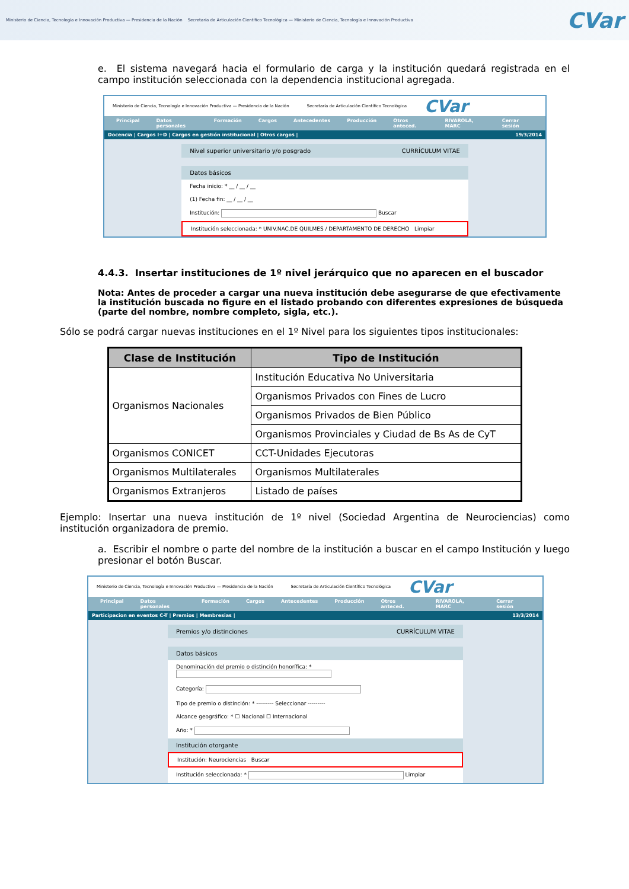Ministerio de Ciencia, Tecnología e Innovación Productiva — Presidencia de la Nación Secretaría de Articulación Científico Tecnológica — Ministerio de Ciencia, Tecnología e Innovación Productiva
CVar
e. El sistema navegará hacia el formulario de carga y la institución quedará registrada en el campo institución seleccionada con la dependencia institucional agregada.
Ministerio de Ciencia, Tecnología e Innovación Productiva — Presidencia de la Nación Secretaría de Articulación Científico Tecnológica CVar
Principal Datos personales Formación Cargos Antecedentes Producción Otros anteced. RIVAROLA, MARC Cerrar sesión
Docencia | Cargos I+D | Cargos en gestión institucional | Otros cargos | 19/3/2014
Nivel superior universitario y/o posgrado CURRÍCULUM VITAE
Datos básicos
Fecha inicio: * __ / __ / __
(1) Fecha fin: __ / __ / __
Institución: Buscar
Institución seleccionada: * UNIV.NAC.DE QUILMES / DEPARTAMENTO DE DERECHO Limpiar
4.4.3. Insertar instituciones de 1º nivel jerárquico que no aparecen en el buscador
Nota: Antes de proceder a cargar una nueva institución debe asegurarse de que efectivamente la institución buscada no figure en el listado probando con diferentes expresiones de búsqueda (parte del nombre, nombre completo, sigla, etc.).
Sólo se podrá cargar nuevas instituciones en el 1º Nivel para los siguientes tipos institucionales:
| Clase de Institución | Tipo de Institución |
| --- | --- |
| Organismos Nacionales | Institución Educativa No Universitaria |
| | Organismos Privados con Fines de Lucro |
| | Organismos Privados de Bien Público |
| | Organismos Provinciales y Ciudad de Bs As de CyT |
| Organismos CONICET | CCT-Unidades Ejecutoras |
| Organismos Multilaterales | Organismos Multilaterales |
| Organismos Extranjeros | Listado de países |
Ejemplo: Insertar una nueva institución de 1º nivel (Sociedad Argentina de Neurociencias) como institución organizadora de premio.
a. Escribir el nombre o parte del nombre de la institución a buscar en el campo Institución y luego presionar el botón Buscar.
Ministerio de Ciencia, Tecnología e Innovación Productiva — Presidencia de la Nación Secretaría de Articulación Científico Tecnológica CVar
Principal Datos personales Formación Cargos Antecedentes Producción Otros anteced. RIVAROLA, MARC Cerrar sesión
Participacion en eventos C-T | Premios | Membresias | 13/3/2014
Premios y/o distinciones CURRÍCULUM VITAE
Datos básicos
Denominación del premio o distinción honorífica: *
Categoría:
Tipo de premio o distinción: * --------- Seleccionar ---------
Alcance geográfico: * ☐ Nacional ☐ Internacional
Año: *
Institución otorgante
Institución: Neurociencias Buscar
Institución seleccionada: * Limpiar